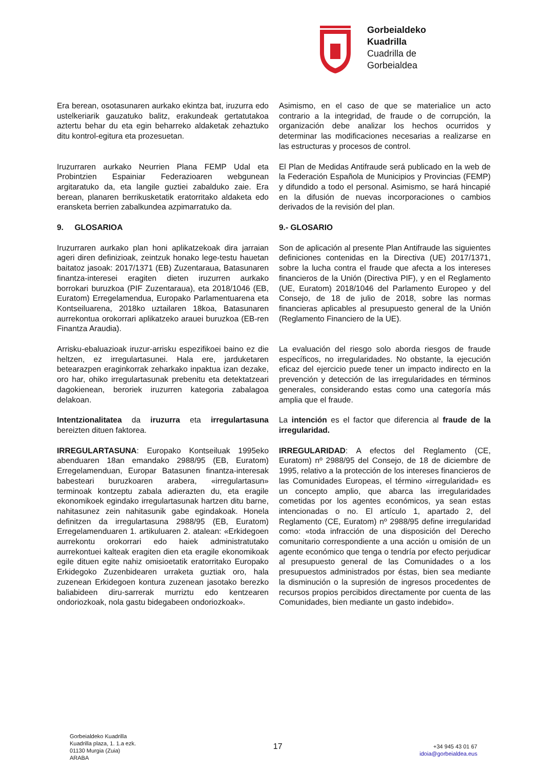Gorbeialdeko
Kuadrilla
Cuadrilla de
Gorbeialdea
Era berean, osotasunaren aurkako ekintza bat, iruzurra edo ustelkeriarik gauzatuko balitz, erakundeak gertatutakoa aztertu behar du eta egin beharreko aldaketak zehaztuko ditu kontrol-egitura eta prozesuetan.
Asimismo, en el caso de que se materialice un acto contrario a la integridad, de fraude o de corrupción, la organización debe analizar los hechos ocurridos y determinar las modificaciones necesarias a realizarse en las estructuras y procesos de control.
Iruzurraren aurkako Neurrien Plana FEMP Udal eta Probintzien Espainiar Federazioaren webgunean argitaratuko da, eta langile guztiei zabalduko zaie. Era berean, planaren berrikusketatik eratorritako aldaketa edo eransketa berrien zabalkundea azpimarratuko da.
El Plan de Medidas Antifraude será publicado en la web de la Federación Española de Municipios y Provincias (FEMP) y difundido a todo el personal. Asimismo, se hará hincapié en la difusión de nuevas incorporaciones o cambios derivados de la revisión del plan.
9. GLOSARIOA 9.- GLOSARIO
Iruzurraren aurkako plan honi aplikatzekoak dira jarraian ageri diren definizioak, zeintzuk honako lege-testu hauetan baitatoz jasoak: 2017/1371 (EB) Zuzentaraua, Batasunaren finantza-interesei eragiten dieten iruzurren aurkako borrokari buruzkoa (PIF Zuzentaraua), eta 2018/1046 (EB, Euratom) Erregelamendua, Europako Parlamentuarena eta Kontseiluarena, 2018ko uztailaren 18koa, Batasunaren aurrekontua orokorrari aplikatzeko arauei buruzkoa (EB-ren Finantza Araudia).
Son de aplicación al presente Plan Antifraude las siguientes definiciones contenidas en la Directiva (UE) 2017/1371, sobre la lucha contra el fraude que afecta a los intereses financieros de la Unión (Directiva PIF), y en el Reglamento (UE, Euratom) 2018/1046 del Parlamento Europeo y del Consejo, de 18 de julio de 2018, sobre las normas financieras aplicables al presupuesto general de la Unión (Reglamento Financiero de la UE).
Arrisku-ebaluazioak iruzur-arrisku espezifikoei baino ez die heltzen, ez irregulartasunei. Hala ere, jarduketaren betearazpen eraginkorrak zeharkako inpaktua izan dezake, oro har, ohiko irregulartasunak prebenitu eta detektatzeari dagokienean, beroriek iruzurren kategoria zabalagoa delakoan.
La evaluación del riesgo solo aborda riesgos de fraude específicos, no irregularidades. No obstante, la ejecución eficaz del ejercicio puede tener un impacto indirecto en la prevención y detección de las irregularidades en términos generales, considerando estas como una categoría más amplia que el fraude.
Intentzionalitatea da iruzurra eta irregulartasuna bereizten dituen faktorea.
La intención es el factor que diferencia al fraude de la irregularidad.
IRREGULARTASUNA: Europako Kontseiluak 1995eko abenduaren 18an emandako 2988/95 (EB, Euratom) Erregelamenduan, Europar Batasunen finantza-interesak babesteari buruzkoaren arabera, «irregulartasun» terminoak kontzeptu zabala adierazten du, eta eragile ekonomikoek egindako irregulartasunak hartzen ditu barne, nahitasunez zein nahitasunik gabe egindakoak. Honela definitzen da irregulartasuna 2988/95 (EB, Euratom) Erregelamenduaren 1. artikuluaren 2. atalean: «Erkidegoen aurrekontu orokorrari edo haiek administratutako aurrekontuei kalteak eragiten dien eta eragile ekonomikoak egile dituen egite nahiz omisioetatik eratorritako Europako Erkidegoko Zuzenbidearen urraketa guztiak oro, hala zuzenean Erkidegoen kontura zuzenean jasotako berezko baliabideen diru-sarrerak murriztu edo kentzearen ondoriozkoak, nola gastu bidegabeen ondoriozkoak».
IRREGULARIDAD: A efectos del Reglamento (CE, Euratom) nº 2988/95 del Consejo, de 18 de diciembre de 1995, relativo a la protección de los intereses financieros de las Comunidades Europeas, el término «irregularidad» es un concepto amplio, que abarca las irregularidades cometidas por los agentes económicos, ya sean estas intencionadas o no. El artículo 1, apartado 2, del Reglamento (CE, Euratom) nº 2988/95 define irregularidad como: «toda infracción de una disposición del Derecho comunitario correspondiente a una acción u omisión de un agente económico que tenga o tendría por efecto perjudicar al presupuesto general de las Comunidades o a los presupuestos administrados por éstas, bien sea mediante la disminución o la supresión de ingresos procedentes de recursos propios percibidos directamente por cuenta de las Comunidades, bien mediante un gasto indebido».
Gorbeialdeko Kuadrilla
Kuadrilla plaza, 1. 1.a ezk.
01130 Murgia (Zuia)
ARABA
17
+34 945 43 01 67
idoia@gorbeialdea.eus